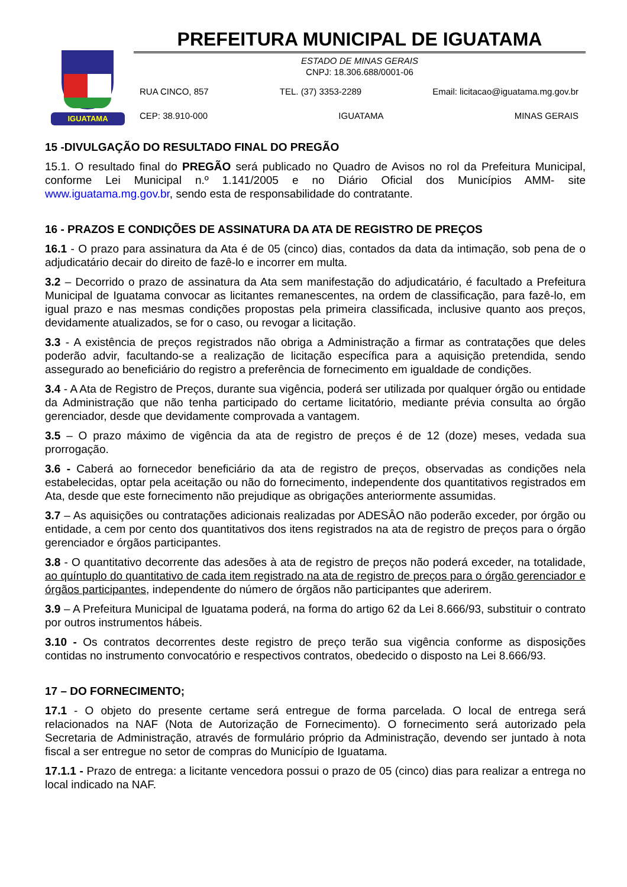IGUATAMA
PREFEITURA MUNICIPAL DE IGUATAMA
ESTADO DE MINAS GERAIS
CNPJ: 18.306.688/0001-06
RUA CINCO, 857 TEL. (37) 3353-2289 Email: licitacao@iguatama.mg.gov.br
CEP: 38.910-000 IGUATAMA MINAS GERAIS
15 -DIVULGAÇÃO DO RESULTADO FINAL DO PREGÃO
15.1. O resultado final do PREGÃO será publicado no Quadro de Avisos no rol da Prefeitura Municipal, conforme Lei Municipal n.º 1.141/2005 e no Diário Oficial dos Municípios AMM- site www.iguatama.mg.gov.br, sendo esta de responsabilidade do contratante.
16 - PRAZOS E CONDIÇÕES DE ASSINATURA DA ATA DE REGISTRO DE PREÇOS
16.1 - O prazo para assinatura da Ata é de 05 (cinco) dias, contados da data da intimação, sob pena de o adjudicatário decair do direito de fazê-lo e incorrer em multa.
3.2 – Decorrido o prazo de assinatura da Ata sem manifestação do adjudicatário, é facultado a Prefeitura Municipal de Iguatama convocar as licitantes remanescentes, na ordem de classificação, para fazê-lo, em igual prazo e nas mesmas condições propostas pela primeira classificada, inclusive quanto aos preços, devidamente atualizados, se for o caso, ou revogar a licitação.
3.3 - A existência de preços registrados não obriga a Administração a firmar as contratações que deles poderão advir, facultando-se a realização de licitação específica para a aquisição pretendida, sendo assegurado ao beneficiário do registro a preferência de fornecimento em igualdade de condições.
3.4 - A Ata de Registro de Preços, durante sua vigência, poderá ser utilizada por qualquer órgão ou entidade da Administração que não tenha participado do certame licitatório, mediante prévia consulta ao órgão gerenciador, desde que devidamente comprovada a vantagem.
3.5 – O prazo máximo de vigência da ata de registro de preços é de 12 (doze) meses, vedada sua prorrogação.
3.6 - Caberá ao fornecedor beneficiário da ata de registro de preços, observadas as condições nela estabelecidas, optar pela aceitação ou não do fornecimento, independente dos quantitativos registrados em Ata, desde que este fornecimento não prejudique as obrigações anteriormente assumidas.
3.7 – As aquisições ou contratações adicionais realizadas por ADESÂO não poderão exceder, por órgão ou entidade, a cem por cento dos quantitativos dos itens registrados na ata de registro de preços para o órgão gerenciador e órgãos participantes.
3.8 - O quantitativo decorrente das adesões à ata de registro de preços não poderá exceder, na totalidade, ao quíntuplo do quantitativo de cada item registrado na ata de registro de preços para o órgão gerenciador e órgãos participantes, independente do número de órgãos não participantes que aderirem.
3.9 – A Prefeitura Municipal de Iguatama poderá, na forma do artigo 62 da Lei 8.666/93, substituir o contrato por outros instrumentos hábeis.
3.10 - Os contratos decorrentes deste registro de preço terão sua vigência conforme as disposições contidas no instrumento convocatório e respectivos contratos, obedecido o disposto na Lei 8.666/93.
17 – DO FORNECIMENTO;
17.1 - O objeto do presente certame será entregue de forma parcelada. O local de entrega será relacionados na NAF (Nota de Autorização de Fornecimento). O fornecimento será autorizado pela Secretaria de Administração, através de formulário próprio da Administração, devendo ser juntado à nota fiscal a ser entregue no setor de compras do Município de Iguatama.
17.1.1 - Prazo de entrega: a licitante vencedora possui o prazo de 05 (cinco) dias para realizar a entrega no local indicado na NAF.